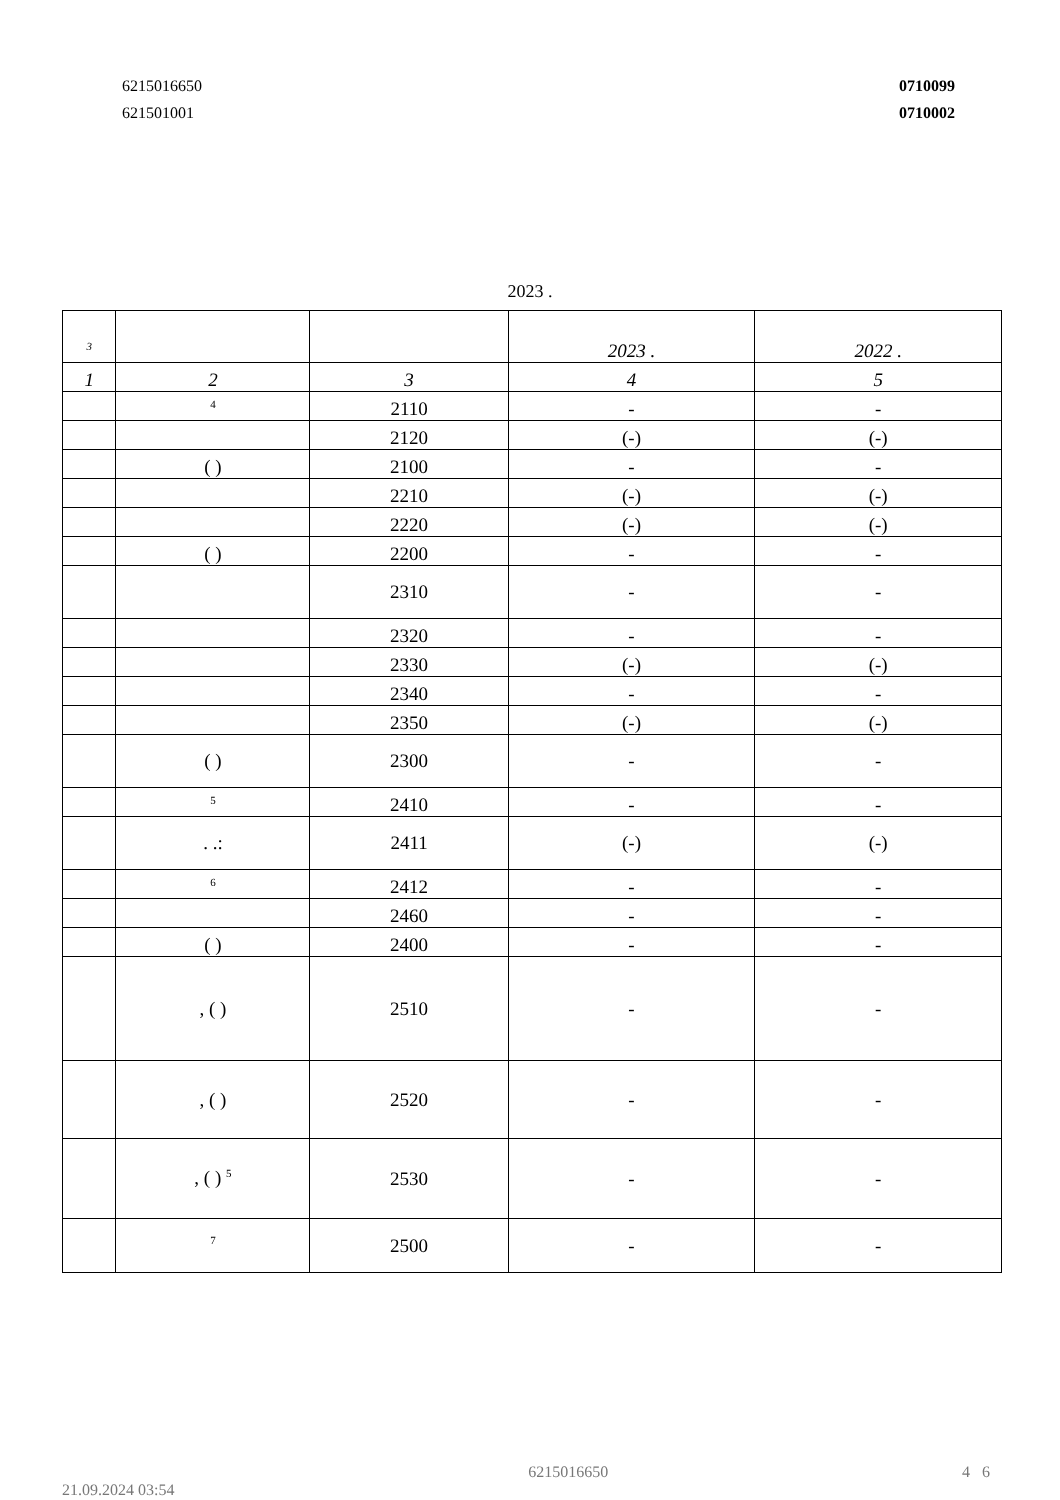6215016650
621501001
0710099
0710002
2023 .
| <sup>3</sup> | | | 2023 . | 2022 . |
| --- | --- | --- | --- | --- |
| 1 | 2 | 3 | 4 | 5 |
| | <sup>4</sup> | 2110 | - | - |
| | | 2120 | (-) | (-) |
| | ( ) | 2100 | - | - |
| | | 2210 | (-) | (-) |
| | | 2220 | (-) | (-) |
| | ( ) | 2200 | - | - |
| | | 2310 | - | - |
| | | 2320 | - | - |
| | | 2330 | (-) | (-) |
| | | 2340 | - | - |
| | | 2350 | (-) | (-) |
| | ( ) | 2300 | - | - |
| | <sup>5</sup> | 2410 | - | - |
| | . .: | 2411 | (-) | (-) |
| | <sup>6</sup> | 2412 | - | - |
| | | 2460 | - | - |
| | ( ) | 2400 | - | - |
| | , ( ) | 2510 | - | - |
| | , ( ) | 2520 | - | - |
| | , ( ) <sup>5</sup> | 2530 | - | - |
| | <sup>7</sup> | 2500 | - | - |
21.09.2024 03:54 6215016650 4 6